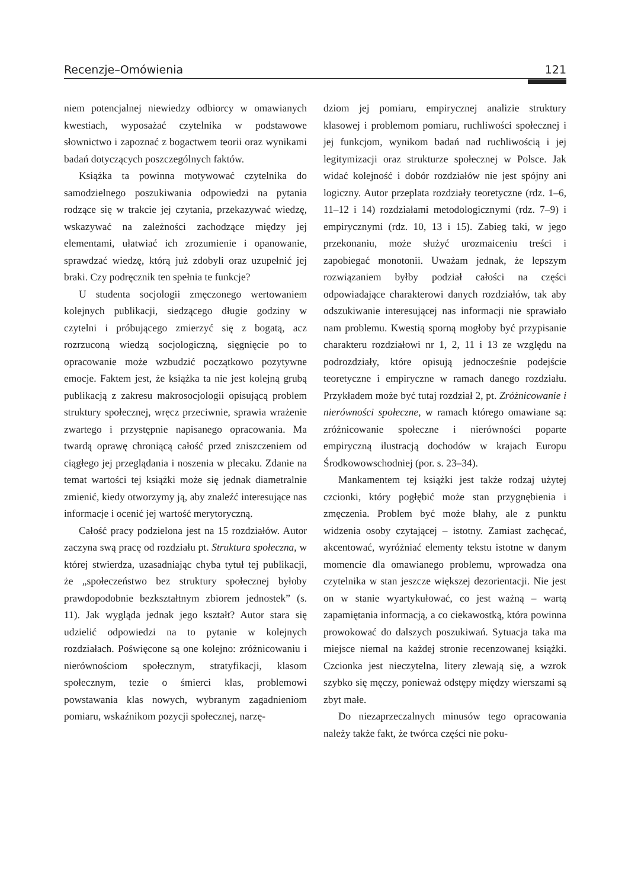Recenzje–Omówienia 121
niem potencjalnej niewiedzy odbiorcy w omawianych kwestiach, wyposażać czytelnika w podstawowe słownictwo i zapoznać z bogactwem teorii oraz wynikami badań dotyczących poszczególnych faktów.
Książka ta powinna motywować czytelnika do samodzielnego poszukiwania odpowiedzi na pytania rodzące się w trakcie jej czytania, przekazywać wiedzę, wskazywać na zależności zachodzące między jej elementami, ułatwiać ich zrozumienie i opanowanie, sprawdzać wiedzę, którą już zdobyli oraz uzupełnić jej braki. Czy podręcznik ten spełnia te funkcje?
U studenta socjologii zmęczonego wertowaniem kolejnych publikacji, siedzącego długie godziny w czytelni i próbującego zmierzyć się z bogatą, acz rozrzuconą wiedzą socjologiczną, sięgnięcie po to opracowanie może wzbudzić początkowo pozytywne emocje. Faktem jest, że książka ta nie jest kolejną grubą publikacją z zakresu makrosocjologii opisującą problem struktury społecznej, wręcz przeciwnie, sprawia wrażenie zwartego i przystępnie napisanego opracowania. Ma twardą oprawę chroniącą całość przed zniszczeniem od ciągłego jej przeglądania i noszenia w plecaku. Zdanie na temat wartości tej książki może się jednak diametralnie zmienić, kiedy otworzymy ją, aby znaleźć interesujące nas informacje i ocenić jej wartość merytoryczną.
Całość pracy podzielona jest na 15 rozdziałów. Autor zaczyna swą pracę od rozdziału pt. Struktura społeczna, w której stwierdza, uzasadniając chyba tytuł tej publikacji, że „społeczeństwo bez struktury społecznej byłoby prawdopodobnie bezkształtnym zbiorem jednostek” (s. 11). Jak wygląda jednak jego kształt? Autor stara się udzielić odpowiedzi na to pytanie w kolejnych rozdziałach. Poświęcone są one kolejno: zróżnicowaniu i nierównościom społecznym, stratyfikacji, klasom społecznym, tezie o śmierci klas, problemowi powstawania klas nowych, wybranym zagadnieniom pomiaru, wskaźnikom pozycji społecznej, narzę-
dziom jej pomiaru, empirycznej analizie struktury klasowej i problemom pomiaru, ruchliwości społecznej i jej funkcjom, wynikom badań nad ruchliwością i jej legitymizacji oraz strukturze społecznej w Polsce. Jak widać kolejność i dobór rozdziałów nie jest spójny ani logiczny. Autor przeplata rozdziały teoretyczne (rdz. 1–6, 11–12 i 14) rozdziałami metodologicznymi (rdz. 7–9) i empirycznymi (rdz. 10, 13 i 15). Zabieg taki, w jego przekonaniu, może służyć urozmaiceniu treści i zapobiegać monotonii. Uważam jednak, że lepszym rozwiązaniem byłby podział całości na części odpowiadające charakterowi danych rozdziałów, tak aby odszukiwanie interesującej nas informacji nie sprawiało nam problemu. Kwestią sporną mogłoby być przypisanie charakteru rozdziałowi nr 1, 2, 11 i 13 ze względu na podrozdziały, które opisują jednocześnie podejście teoretyczne i empiryczne w ramach danego rozdziału. Przykładem może być tutaj rozdział 2, pt. Zróżnicowanie i nierówności społeczne, w ramach którego omawiane są: zróżnicowanie społeczne i nierówności poparte empiryczną ilustracją dochodów w krajach Europu Środkowowschodniej (por. s. 23–34).
Mankamentem tej książki jest także rodzaj użytej czcionki, który pogłębić może stan przygnębienia i zmęczenia. Problem być może błahy, ale z punktu widzenia osoby czytającej – istotny. Zamiast zachęcać, akcentować, wyróżniać elementy tekstu istotne w danym momencie dla omawianego problemu, wprowadza ona czytelnika w stan jeszcze większej dezorientacji. Nie jest on w stanie wyartykułować, co jest ważną – wartą zapamiętania informacją, a co ciekawostką, która powinna prowokować do dalszych poszukiwań. Sytuacja taka ma miejsce niemal na każdej stronie recenzowanej książki. Czcionka jest nieczytelna, litery zlewają się, a wzrok szybko się męczy, ponieważ odstępy między wierszami są zbyt małe.
Do niezaprzeczalnych minusów tego opracowania należy także fakt, że twórca części nie poku-